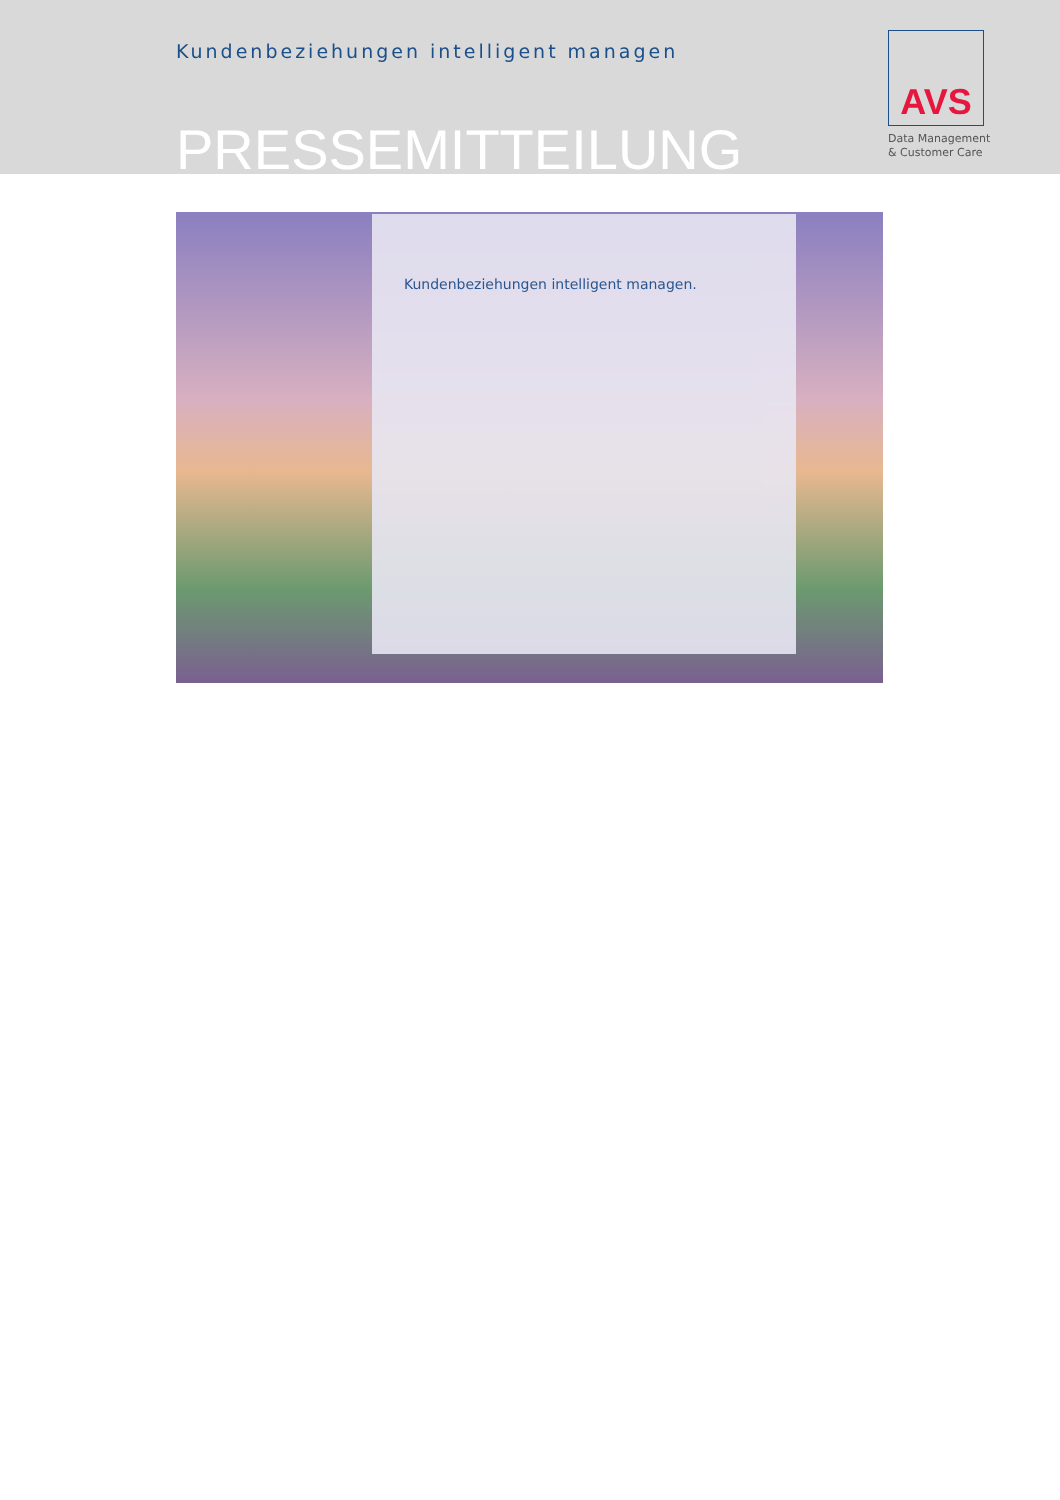Kundenbeziehungen intelligent managen
PRESSEMITTEILUNG
AVS
Data Management
& Customer Care
Kundenbeziehungen intelligent managen.